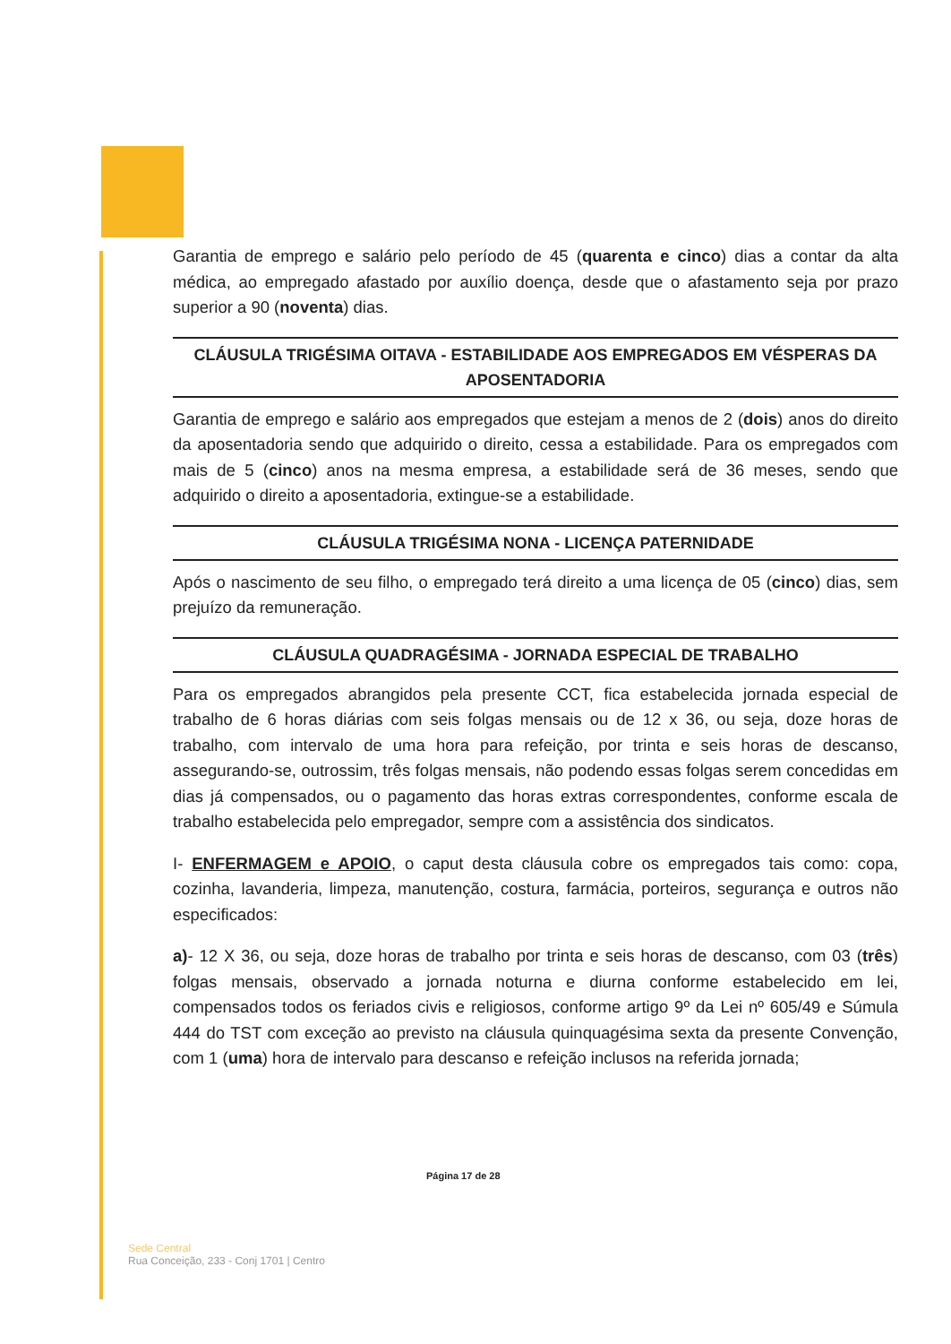Garantia de emprego e salário pelo período de 45 (quarenta e cinco) dias a contar da alta médica, ao empregado afastado por auxílio doença, desde que o afastamento seja por prazo superior a 90 (noventa) dias.
CLÁUSULA TRIGÉSIMA OITAVA - ESTABILIDADE AOS EMPREGADOS EM VÉSPERAS DA APOSENTADORIA
Garantia de emprego e salário aos empregados que estejam a menos de 2 (dois) anos do direito da aposentadoria sendo que adquirido o direito, cessa a estabilidade. Para os empregados com mais de 5 (cinco) anos na mesma empresa, a estabilidade será de 36 meses, sendo que adquirido o direito a aposentadoria, extingue-se a estabilidade.
CLÁUSULA TRIGÉSIMA NONA - LICENÇA PATERNIDADE
Após o nascimento de seu filho, o empregado terá direito a uma licença de 05 (cinco) dias, sem prejuízo da remuneração.
CLÁUSULA QUADRAGÉSIMA - JORNADA ESPECIAL DE TRABALHO
Para os empregados abrangidos pela presente CCT, fica estabelecida jornada especial de trabalho de 6 horas diárias com seis folgas mensais ou de 12 x 36, ou seja, doze horas de trabalho, com intervalo de uma hora para refeição, por trinta e seis horas de descanso, assegurando-se, outrossim, três folgas mensais, não podendo essas folgas serem concedidas em dias já compensados, ou o pagamento das horas extras correspondentes, conforme escala de trabalho estabelecida pelo empregador, sempre com a assistência dos sindicatos.
I- ENFERMAGEM e APOIO, o caput desta cláusula cobre os empregados tais como: copa, cozinha, lavanderia, limpeza, manutenção, costura, farmácia, porteiros, segurança e outros não especificados:
a)- 12 X 36, ou seja, doze horas de trabalho por trinta e seis horas de descanso, com 03 (três) folgas mensais, observado a jornada noturna e diurna conforme estabelecido em lei, compensados todos os feriados civis e religiosos, conforme artigo 9º da Lei nº 605/49 e Súmula 444 do TST com exceção ao previsto na cláusula quinquagésima sexta da presente Convenção, com 1 (uma) hora de intervalo para descanso e refeição inclusos na referida jornada;
Página 17 de 28
Sede Central
Rua Conceição, 233 - Conj 1701 | Centro